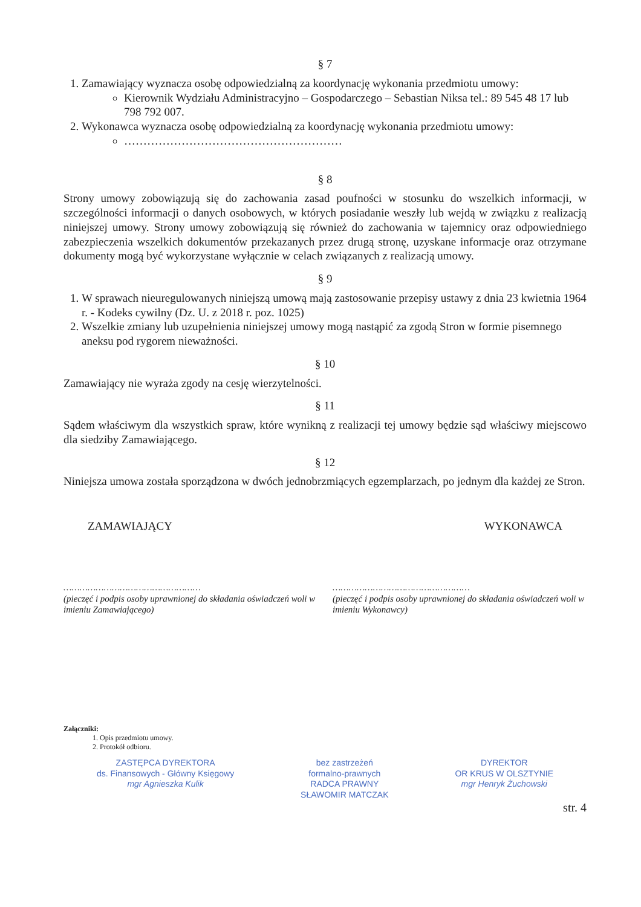§ 7
1. Zamawiający wyznacza osobę odpowiedzialną za koordynację wykonania przedmiotu umowy:
Kierownik Wydziału Administracyjno – Gospodarczego – Sebastian Niksa tel.: 89 545 48 17 lub 798 792 007.
2. Wykonawca wyznacza osobę odpowiedzialną za koordynację wykonania przedmiotu umowy:
…………………………………………………
§ 8
Strony umowy zobowiązują się do zachowania zasad poufności w stosunku do wszelkich informacji, w szczególności informacji o danych osobowych, w których posiadanie weszły lub wejdą w związku z realizacją niniejszej umowy. Strony umowy zobowiązują się również do zachowania w tajemnicy oraz odpowiedniego zabezpieczenia wszelkich dokumentów przekazanych przez drugą stronę, uzyskane informacje oraz otrzymane dokumenty mogą być wykorzystane wyłącznie w celach związanych z realizacją umowy.
§ 9
1. W sprawach nieuregulowanych niniejszą umową mają zastosowanie przepisy ustawy z dnia 23 kwietnia 1964 r. - Kodeks cywilny (Dz. U. z 2018 r. poz. 1025)
2. Wszelkie zmiany lub uzupełnienia niniejszej umowy mogą nastąpić za zgodą Stron w formie pisemnego aneksu pod rygorem nieważności.
§ 10
Zamawiający nie wyraża zgody na cesję wierzytelności.
§ 11
Sądem właściwym dla wszystkich spraw, które wynikną z realizacji tej umowy będzie sąd właściwy miejscowo dla siedziby Zamawiającego.
§ 12
Niniejsza umowa została sporządzona w dwóch jednobrzmiących egzemplarzach, po jednym dla każdej ze Stron.
ZAMAWIAJĄCY WYKONAWCA
……………………………………………
(pieczęć i podpis osoby uprawnionej do składania oświadczeń woli w imieniu Zamawiającego)
……………………………………………
(pieczęć i podpis osoby uprawnionej do składania oświadczeń woli w imieniu Wykonawcy)
Załączniki:
1. Opis przedmiotu umowy.
2. Protokół odbioru.
ZASTĘPCA DYREKTORA
ds. Finansowych - Główny Księgowy
mgr Agnieszka Kulik
bez zastrzeżeń
formalno-prawnych
RADCA PRAWNY
SŁAWOMIR MATCZAK
DYREKTOR
OR KRUS W OLSZTYNIE
mgr Henryk Żuchowski
str. 4